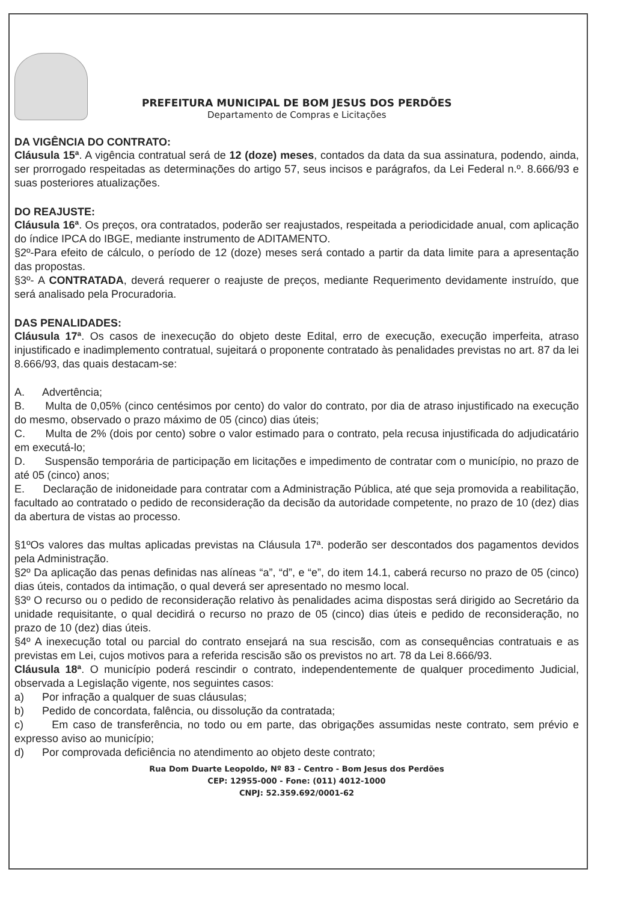PREFEITURA MUNICIPAL DE BOM JESUS DOS PERDÕES
Departamento de Compras e Licitações
DA VIGÊNCIA DO CONTRATO:
Cláusula 15ª. A vigência contratual será de 12 (doze) meses, contados da data da sua assinatura, podendo, ainda, ser prorrogado respeitadas as determinações do artigo 57, seus incisos e parágrafos, da Lei Federal n.º. 8.666/93 e suas posteriores atualizações.
DO REAJUSTE:
Cláusula 16ª. Os preços, ora contratados, poderão ser reajustados, respeitada a periodicidade anual, com aplicação do índice IPCA do IBGE, mediante instrumento de ADITAMENTO.
§2º-Para efeito de cálculo, o período de 12 (doze) meses será contado a partir da data limite para a apresentação das propostas.
§3º- A CONTRATADA, deverá requerer o reajuste de preços, mediante Requerimento devidamente instruído, que será analisado pela Procuradoria.
DAS PENALIDADES:
Cláusula 17ª. Os casos de inexecução do objeto deste Edital, erro de execução, execução imperfeita, atraso injustificado e inadimplemento contratual, sujeitará o proponente contratado às penalidades previstas no art. 87 da lei 8.666/93, das quais destacam-se:
A. Advertência;
B. Multa de 0,05% (cinco centésimos por cento) do valor do contrato, por dia de atraso injustificado na execução do mesmo, observado o prazo máximo de 05 (cinco) dias úteis;
C. Multa de 2% (dois por cento) sobre o valor estimado para o contrato, pela recusa injustificada do adjudicatário em executá-lo;
D. Suspensão temporária de participação em licitações e impedimento de contratar com o município, no prazo de até 05 (cinco) anos;
E. Declaração de inidoneidade para contratar com a Administração Pública, até que seja promovida a reabilitação, facultado ao contratado o pedido de reconsideração da decisão da autoridade competente, no prazo de 10 (dez) dias da abertura de vistas ao processo.
§1ºOs valores das multas aplicadas previstas na Cláusula 17ª. poderão ser descontados dos pagamentos devidos pela Administração.
§2º Da aplicação das penas definidas nas alíneas “a”, “d”, e “e”, do item 14.1, caberá recurso no prazo de 05 (cinco) dias úteis, contados da intimação, o qual deverá ser apresentado no mesmo local.
§3º O recurso ou o pedido de reconsideração relativo às penalidades acima dispostas será dirigido ao Secretário da unidade requisitante, o qual decidirá o recurso no prazo de 05 (cinco) dias úteis e pedido de reconsideração, no prazo de 10 (dez) dias úteis.
§4º A inexecução total ou parcial do contrato ensejará na sua rescisão, com as consequências contratuais e as previstas em Lei, cujos motivos para a referida rescisão são os previstos no art. 78 da Lei 8.666/93.
Cláusula 18ª. O município poderá rescindir o contrato, independentemente de qualquer procedimento Judicial, observada a Legislação vigente, nos seguintes casos:
a) Por infração a qualquer de suas cláusulas;
b) Pedido de concordata, falência, ou dissolução da contratada;
c) Em caso de transferência, no todo ou em parte, das obrigações assumidas neste contrato, sem prévio e expresso aviso ao município;
d) Por comprovada deficiência no atendimento ao objeto deste contrato;
Rua Dom Duarte Leopoldo, Nº 83 - Centro - Bom Jesus dos Perdões
CEP: 12955-000 - Fone: (011) 4012-1000
CNPJ: 52.359.692/0001-62